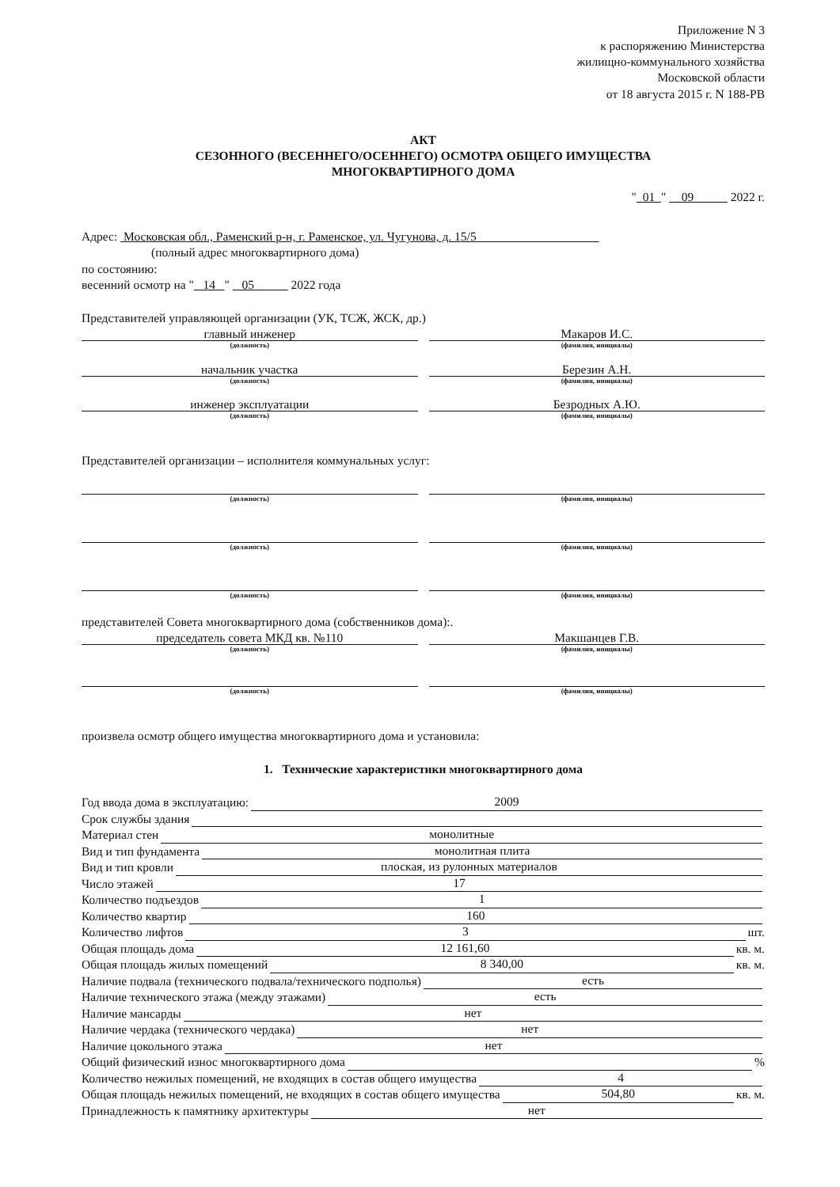Приложение N 3
к распоряжению Министерства
жилищно-коммунального хозяйства
Московской области
от 18 августа 2015 г. N 188-РВ
АКТ
СЕЗОННОГО (ВЕСЕННЕГО/ОСЕННЕГО) ОСМОТРА ОБЩЕГО ИМУЩЕСТВА
МНОГОКВАРТИРНОГО ДОМА
" 01 " 09 2022 г.
Адрес: Московская обл., Раменский р-н, г. Раменское, ул. Чугунова, д. 15/5
(полный адрес многоквартирного дома)
по состоянию:
весенний осмотр на " 14 " 05 2022 года
Представителей управляющей организации (УК, ТСЖ, ЖСК, др.)
главный инженер
(должность)
Макаров И.С.
(фамилия, инициалы)
начальник участка
(должность)
Березин А.Н.
(фамилия, инициалы)
инженер эксплуатации
(должность)
Безродных А.Ю.
(фамилия, инициалы)
Представителей организации – исполнителя коммунальных услуг:
(должность) (фамилия, инициалы)
(должность) (фамилия, инициалы)
(должность) (фамилия, инициалы)
представителей Совета многоквартирного дома (собственников дома):.
председатель совета МКД кв. №110
(должность)
Макшанцев Г.В.
(фамилия, инициалы)
(должность) (фамилия, инициалы)
произвела осмотр общего имущества многоквартирного дома и установила:
1. Технические характеристики многоквартирного дома
Год ввода дома в эксплуатацию: 2009
Срок службы здания
Материал стен монолитные
Вид и тип фундамента монолитная плита
Вид и тип кровли плоская, из рулонных материалов
Число этажей 17
Количество подъездов 1
Количество квартир 160
Количество лифтов 3 шт.
Общая площадь дома 12 161,60 кв. м.
Общая площадь жилых помещений 8 340,00 кв. м.
Наличие подвала (технического подвала/технического подполья) есть
Наличие технического этажа (между этажами) есть
Наличие мансарды нет
Наличие чердака (технического чердака) нет
Наличие цокольного этажа нет
Общий физический износ многоквартирного дома %
Количество нежилых помещений, не входящих в состав общего имущества 4
Общая площадь нежилых помещений, не входящих в состав общего имущества 504,80 кв. м.
Принадлежность к памятнику архитектуры нет